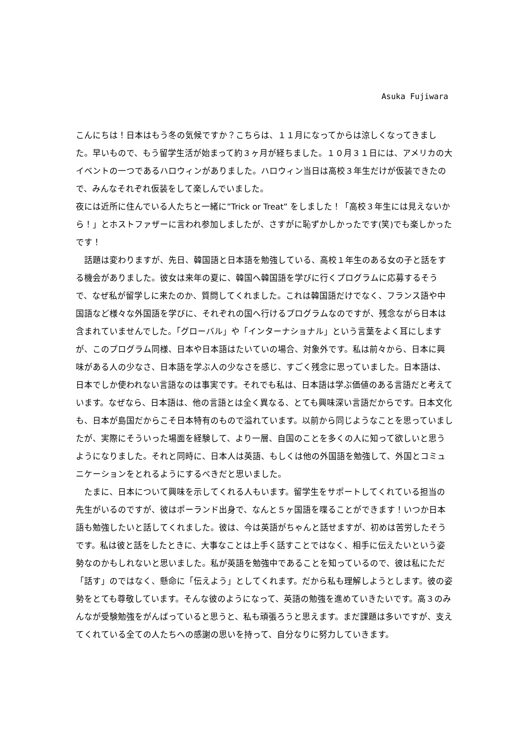Asuka Fujiwara
こんにちは！日本はもう冬の気候ですか？こちらは、１１月になってからは涼しくなってきました。早いもので、もう留学生活が始まって約３ヶ月が経ちました。１０月３１日には、アメリカの大イベントの一つであるハロウィンがありました。ハロウィン当日は高校３年生だけが仮装できたので、みんなそれぞれ仮装をして楽しんでいました。
夜には近所に住んでいる人たちと一緒に”Trick or Treat” をしました！「高校３年生には見えないから！」とホストファザーに言われ参加しましたが、さすがに恥ずかしかったです(笑)でも楽しかったです！
　話題は変わりますが、先日、韓国語と日本語を勉強している、高校１年生のある女の子と話をする機会がありました。彼女は来年の夏に、韓国へ韓国語を学びに行くプログラムに応募するそうで、なぜ私が留学しに来たのか、質問してくれました。これは韓国語だけでなく、フランス語や中国語など様々な外国語を学びに、それぞれの国へ行けるプログラムなのですが、残念ながら日本は含まれていませんでした。「グローバル」や「インターナショナル」という言葉をよく耳にしますが、このプログラム同様、日本や日本語はたいていの場合、対象外です。私は前々から、日本に興味がある人の少なさ、日本語を学ぶ人の少なさを感じ、すごく残念に思っていました。日本語は、日本でしか使われない言語なのは事実です。それでも私は、日本語は学ぶ価値のある言語だと考えています。なぜなら、日本語は、他の言語とは全く異なる、とても興味深い言語だからです。日本文化も、日本が島国だからこそ日本特有のもので溢れています。以前から同じようなことを思っていましたが、実際にそういった場面を経験して、より一層、自国のことを多くの人に知って欲しいと思うようになりました。それと同時に、日本人は英語、もしくは他の外国語を勉強して、外国とコミュニケーションをとれるようにするべきだと思いました。
　たまに、日本について興味を示してくれる人もいます。留学生をサポートしてくれている担当の先生がいるのですが、彼はポーランド出身で、なんと５ヶ国語を喋ることができます！いつか日本語も勉強したいと話してくれました。彼は、今は英語がちゃんと話せますが、初めは苦労したそうです。私は彼と話をしたときに、大事なことは上手く話すことではなく、相手に伝えたいという姿勢なのかもしれないと思いました。私が英語を勉強中であることを知っているので、彼は私にただ「話す」のではなく、懸命に「伝えよう」としてくれます。だから私も理解しようとします。彼の姿勢をとても尊敬しています。そんな彼のようになって、英語の勉強を進めていきたいです。高３のみんなが受験勉強をがんばっていると思うと、私も頑張ろうと思えます。まだ課題は多いですが、支えてくれている全ての人たちへの感謝の思いを持って、自分なりに努力していきます。